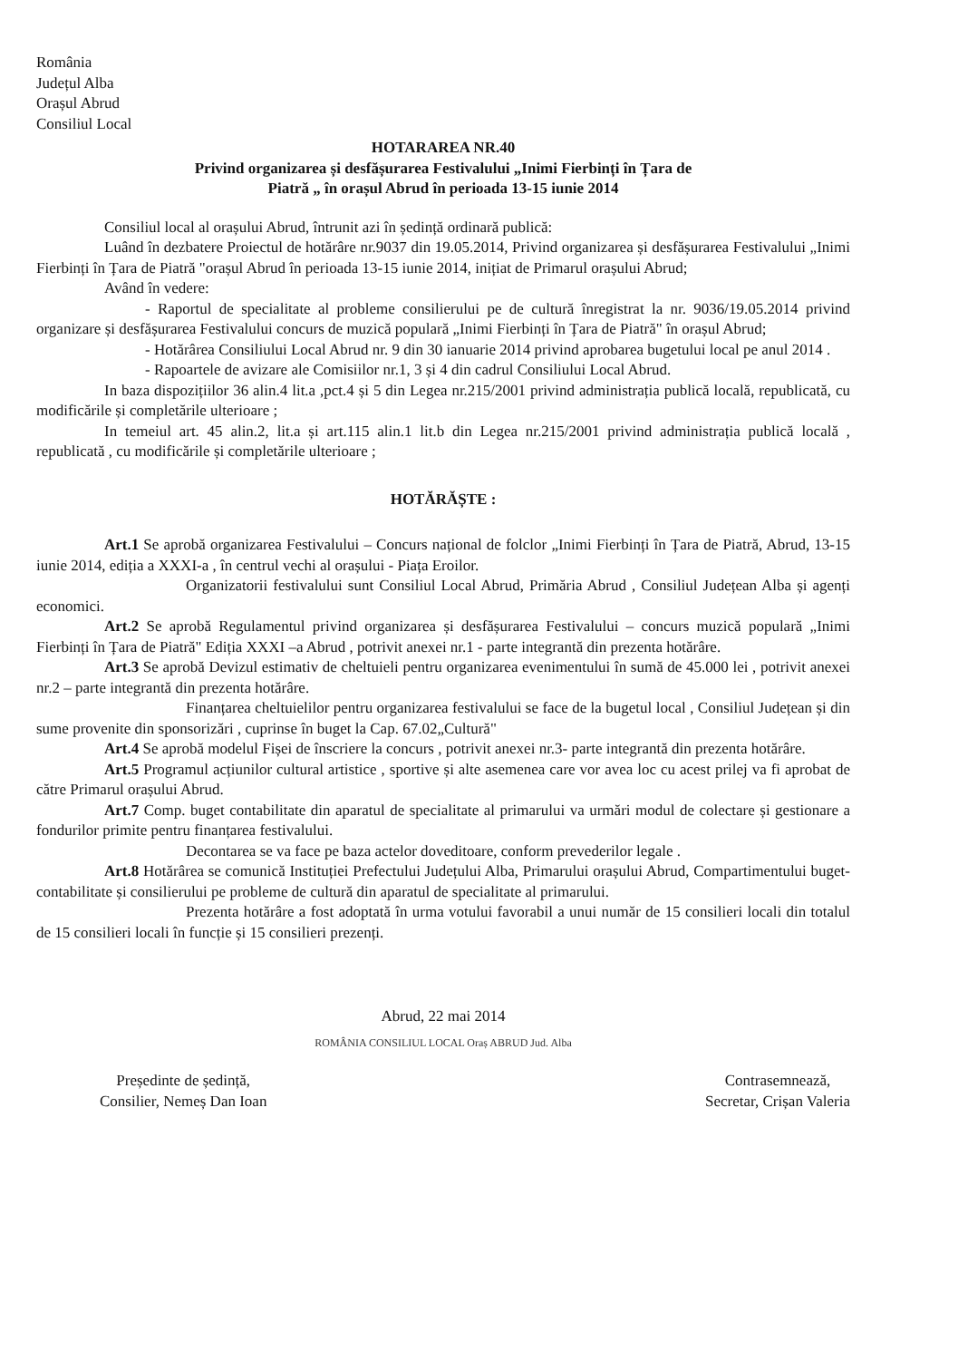România
Județul Alba
Orașul Abrud
Consiliul Local
HOTARAREA NR.40
Privind organizarea și desfășurarea Festivalului „Inimi Fierbinți în Țara de
Piatră „ în orașul Abrud în perioada 13-15 iunie 2014
Consiliul local al orașului Abrud, întrunit azi în ședință ordinară publică:
Luând în dezbatere Proiectul de hotărâre nr.9037 din 19.05.2014, Privind organizarea și desfășurarea Festivalului „Inimi Fierbinți în Țara de Piatră "orașul Abrud în perioada 13-15 iunie 2014, inițiat de Primarul orașului Abrud;
Având în vedere:
- Raportul de specialitate al probleme consilierului pe de cultură înregistrat la nr. 9036/19.05.2014 privind organizare și desfășurarea Festivalului concurs de muzică populară „Inimi Fierbinți în Țara de Piatră" în orașul Abrud;
- Hotărârea Consiliului Local Abrud nr. 9 din 30 ianuarie 2014 privind aprobarea bugetului local pe anul 2014 .
- Rapoartele de avizare ale Comisiilor nr.1, 3 și 4 din cadrul Consiliului Local Abrud.
In baza dispozițiilor 36 alin.4 lit.a ,pct.4 și 5 din Legea nr.215/2001 privind administrația publică locală, republicată, cu modificările și completările ulterioare ;
In temeiul art. 45 alin.2, lit.a și art.115 alin.1 lit.b din Legea nr.215/2001 privind administrația publică locală , republicată , cu modificările și completările ulterioare ;
HOTĂRĂȘTE :
Art.1 Se aprobă organizarea Festivalului – Concurs național de folclor „Inimi Fierbinți în Țara de Piatră, Abrud, 13-15 iunie 2014, ediția a XXXI-a , în centrul vechi al orașului - Piața Eroilor.
Organizatorii festivalului sunt Consiliul Local Abrud, Primăria Abrud , Consiliul Județean Alba și agenți economici.
Art.2 Se aprobă Regulamentul privind organizarea și desfășurarea Festivalului – concurs muzică populară „Inimi Fierbinți în Țara de Piatră" Ediția XXXI –a Abrud , potrivit anexei nr.1 - parte integrantă din prezenta hotărâre.
Art.3 Se aprobă Devizul estimativ de cheltuieli pentru organizarea evenimentului în sumă de 45.000 lei , potrivit anexei nr.2 – parte integrantă din prezenta hotărâre.
Finanțarea cheltuielilor pentru organizarea festivalului se face de la bugetul local , Consiliul Județean și din sume provenite din sponsorizări , cuprinse în buget la Cap. 67.02„Cultură"
Art.4 Se aprobă modelul Fișei de înscriere la concurs , potrivit anexei nr.3- parte integrantă din prezenta hotărâre.
Art.5 Programul acțiunilor cultural artistice , sportive și alte asemenea care vor avea loc cu acest prilej va fi aprobat de către Primarul orașului Abrud.
Art.7 Comp. buget contabilitate din aparatul de specialitate al primarului va urmări modul de colectare și gestionare a fondurilor primite pentru finanțarea festivalului.
Decontarea se va face pe baza actelor doveditoare, conform prevederilor legale .
Art.8 Hotărârea se comunică Instituției Prefectului Județului Alba, Primarului orașului Abrud, Compartimentului buget-contabilitate și consilierului pe probleme de cultură din aparatul de specialitate al primarului.
Prezenta hotărâre a fost adoptată în urma votului favorabil a unui număr de 15 consilieri locali din totalul de 15 consilieri locali în funcție și 15 consilieri prezenți.
Abrud, 22 mai 2014
ROMÂNIA CONSILIUL LOCAL Oraș ABRUD Jud. Alba
Președinte de ședință,
Consilier, Nemeș Dan Ioan
Contrasemnează,
Secretar, Crișan Valeria